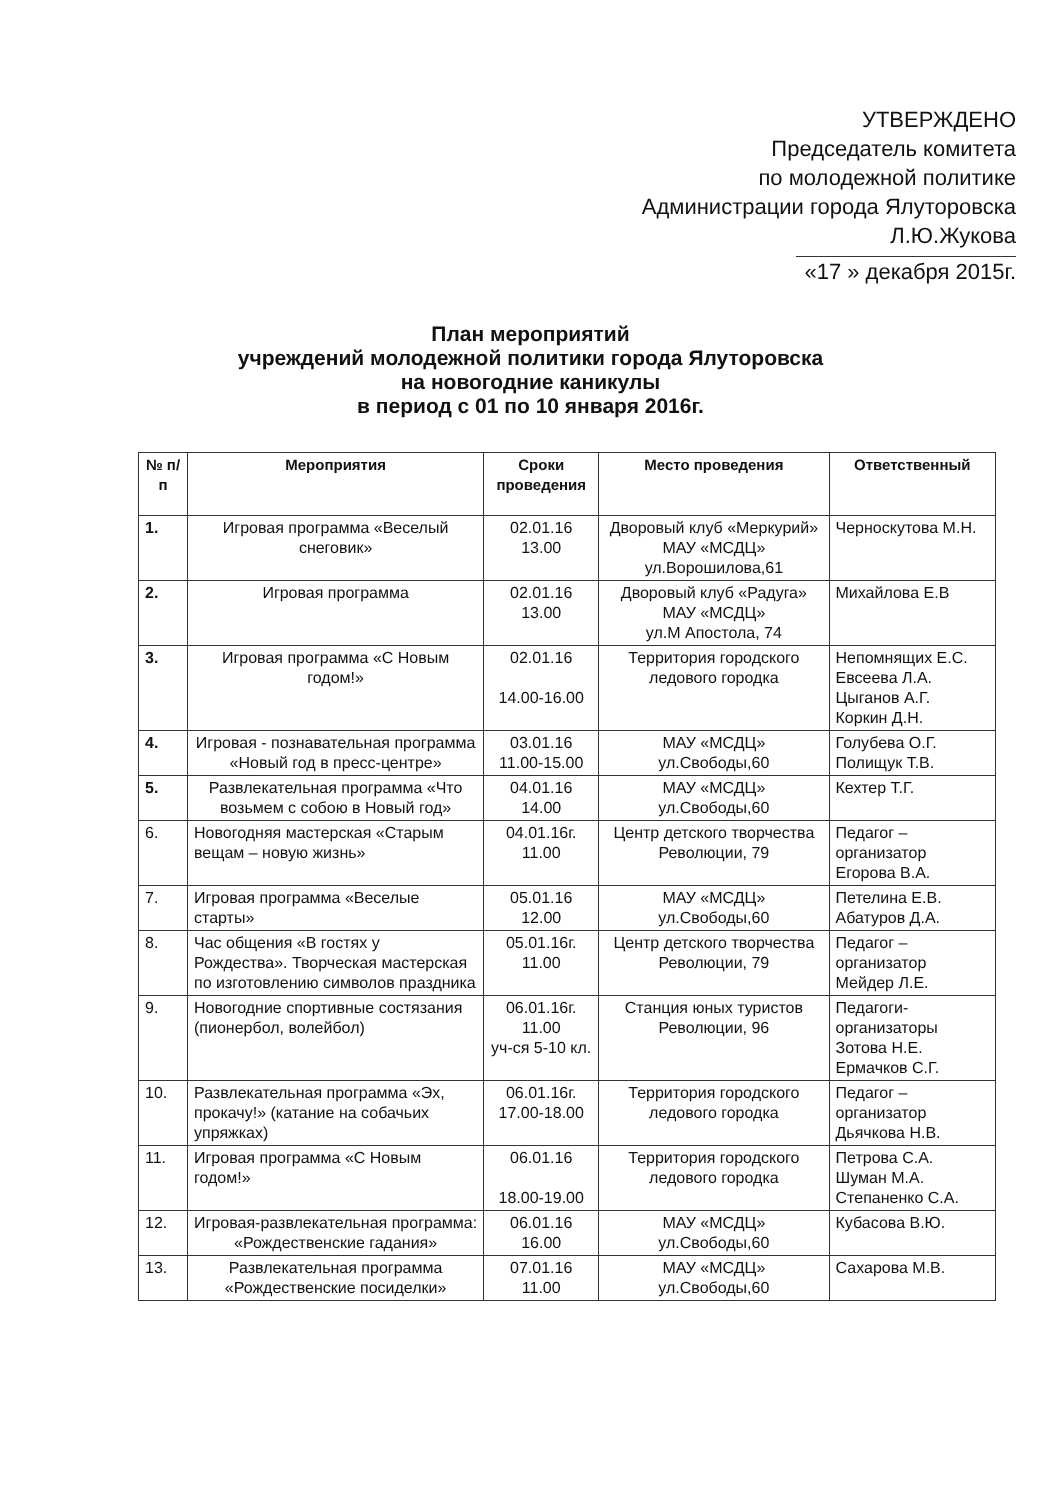УТВЕРЖДЕНО
Председатель комитета
по молодежной политике
Администрации города Ялуторовска
Л.Ю.Жукова
«17 » декабря 2015г.
План мероприятий
учреждений молодежной политики города Ялуторовска
на новогодние каникулы
в период с 01 по 10 января 2016г.
| № п/п | Мероприятия | Сроки проведения | Место проведения | Ответственный |
| --- | --- | --- | --- | --- |
| 1. | Игровая программа «Веселый снеговик» | 02.01.16 13.00 | Дворовый клуб «Меркурий» МАУ «МСДЦ» ул.Ворошилова,61 | Черноскутова М.Н. |
| 2. | Игровая программа | 02.01.16 13.00 | Дворовый клуб «Радуга» МАУ «МСДЦ» ул.М Апостола, 74 | Михайлова Е.В |
| 3. | Игровая программа «С Новым годом!» | 02.01.16 14.00-16.00 | Территория городского ледового городка | Непомнящих Е.С. Евсеева Л.А. Цыганов А.Г. Коркин Д.Н. |
| 4. | Игровая - познавательная программа «Новый год в пресс-центре» | 03.01.16 11.00-15.00 | МАУ «МСДЦ» ул.Свободы,60 | Голубева О.Г. Полищук Т.В. |
| 5. | Развлекательная программа «Что возьмем с собою в Новый год» | 04.01.16 14.00 | МАУ «МСДЦ» ул.Свободы,60 | Кехтер Т.Г. |
| 6. | Новогодняя мастерская «Старым вещам – новую жизнь» | 04.01.16г. 11.00 | Центр детского творчества Революции, 79 | Педагог – организатор Егорова В.А. |
| 7. | Игровая программа «Веселые старты» | 05.01.16 12.00 | МАУ «МСДЦ» ул.Свободы,60 | Петелина Е.В. Абатуров Д.А. |
| 8. | Час общения «В гостях у Рождества». Творческая мастерская по изготовлению символов праздника | 05.01.16г. 11.00 | Центр детского творчества Революции, 79 | Педагог – организатор Мейдер Л.Е. |
| 9. | Новогодние спортивные состязания (пионербол, волейбол) | 06.01.16г. 11.00 уч-ся 5-10 кл. | Станция юных туристов Революции, 96 | Педагоги-организаторы Зотова Н.Е. Ермачков С.Г. |
| 10. | Развлекательная программа «Эх, прокачу!» (катание на собачьих упряжках) | 06.01.16г. 17.00-18.00 | Территория городского ледового городка | Педагог – организатор Дьячкова Н.В. |
| 11. | Игровая программа «С Новым годом!» | 06.01.16 18.00-19.00 | Территория городского ледового городка | Петрова С.А. Шуман М.А. Степаненко С.А. |
| 12. | Игровая-развлекательная программа: «Рождественские гадания» | 06.01.16 16.00 | МАУ «МСДЦ» ул.Свободы,60 | Кубасова В.Ю. |
| 13. | Развлекательная программа «Рождественские посиделки» | 07.01.16 11.00 | МАУ «МСДЦ» ул.Свободы,60 | Сахарова М.В. |